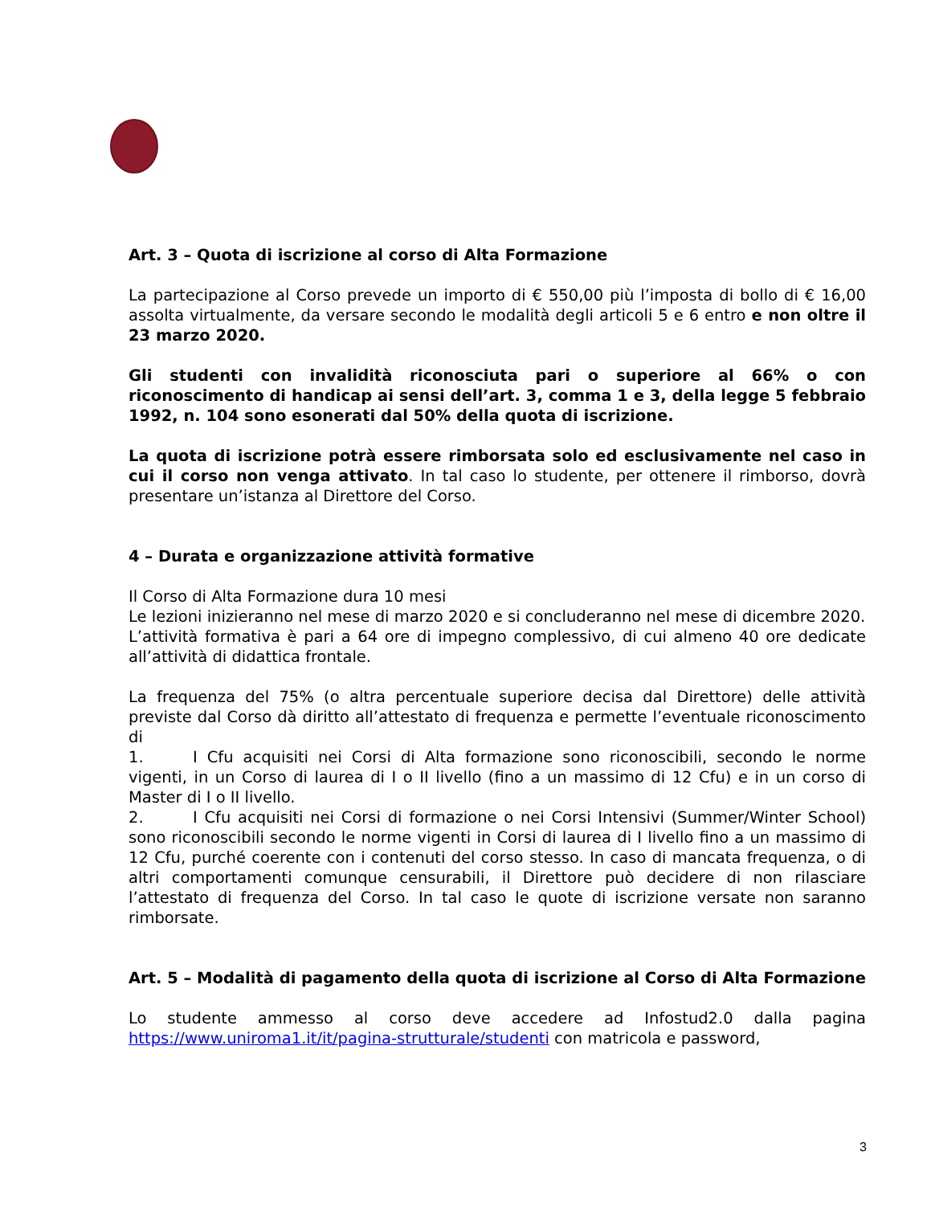Art. 3 – Quota di iscrizione al corso di Alta Formazione
La partecipazione al Corso prevede un importo di € 550,00 più l’imposta di bollo di € 16,00 assolta virtualmente, da versare secondo le modalità degli articoli 5 e 6 entro e non oltre il 23 marzo 2020.
Gli studenti con invalidità riconosciuta pari o superiore al 66% o con riconoscimento di handicap ai sensi dell’art. 3, comma 1 e 3, della legge 5 febbraio 1992, n. 104 sono esonerati dal 50% della quota di iscrizione.
La quota di iscrizione potrà essere rimborsata solo ed esclusivamente nel caso in cui il corso non venga attivato. In tal caso lo studente, per ottenere il rimborso, dovrà presentare un’istanza al Direttore del Corso.
4 – Durata e organizzazione attività formative
Il Corso di Alta Formazione dura 10 mesi
Le lezioni inizieranno nel mese di marzo 2020 e si concluderanno nel mese di dicembre 2020.
L’attività formativa è pari a 64 ore di impegno complessivo, di cui almeno 40 ore dedicate all’attività di didattica frontale.
La frequenza del 75% (o altra percentuale superiore decisa dal Direttore) delle attività previste dal Corso dà diritto all’attestato di frequenza e permette l’eventuale riconoscimento di
1. I Cfu acquisiti nei Corsi di Alta formazione sono riconoscibili, secondo le norme vigenti, in un Corso di laurea di I o II livello (fino a un massimo di 12 Cfu) e in un corso di Master di I o II livello.
2. I Cfu acquisiti nei Corsi di formazione o nei Corsi Intensivi (Summer/Winter School) sono riconoscibili secondo le norme vigenti in Corsi di laurea di I livello fino a un massimo di 12 Cfu, purché coerente con i contenuti del corso stesso. In caso di mancata frequenza, o di altri comportamenti comunque censurabili, il Direttore può decidere di non rilasciare l’attestato di frequenza del Corso. In tal caso le quote di iscrizione versate non saranno rimborsate.
Art. 5 – Modalità di pagamento della quota di iscrizione al Corso di Alta Formazione
Lo studente ammesso al corso deve accedere ad Infostud2.0 dalla pagina https://www.uniroma1.it/it/pagina-strutturale/studenti con matricola e password,
3